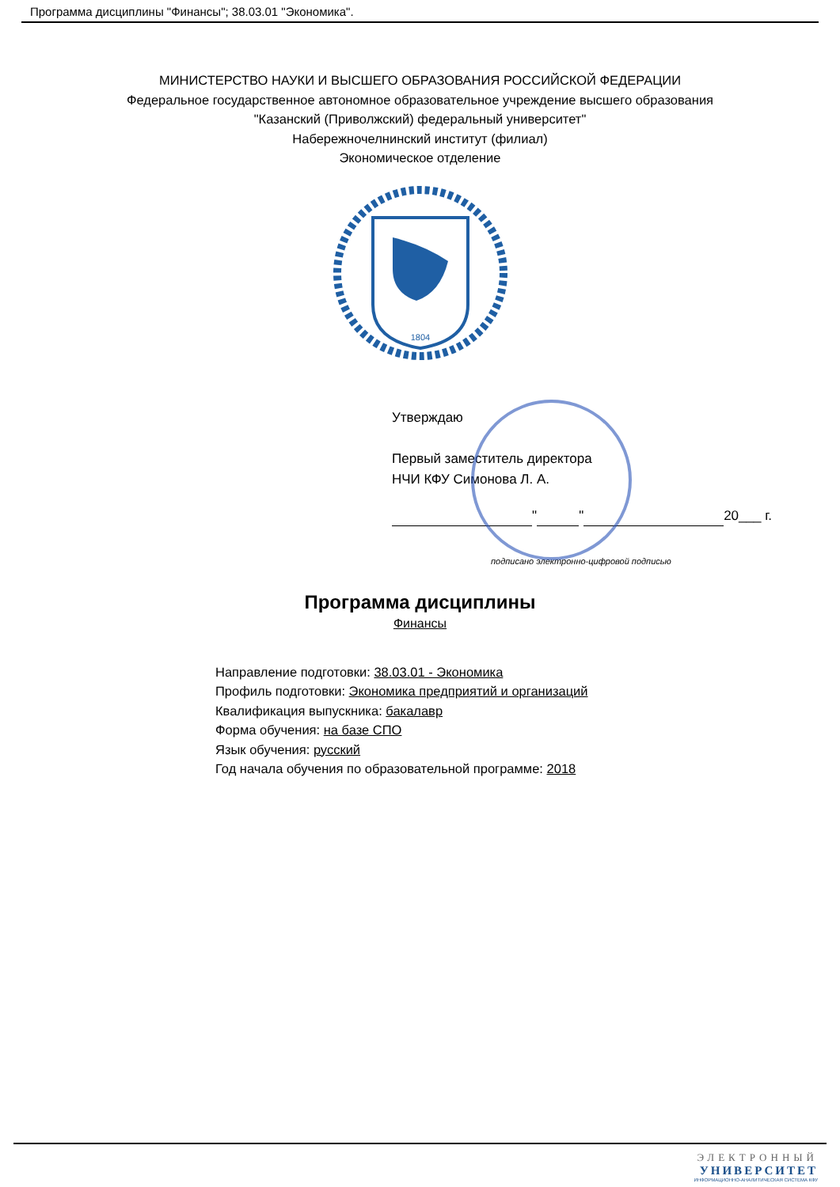Программа дисциплины "Финансы"; 38.03.01 "Экономика".
МИНИСТЕРСТВО НАУКИ И ВЫСШЕГО ОБРАЗОВАНИЯ РОССИЙСКОЙ ФЕДЕРАЦИИ
Федеральное государственное автономное образовательное учреждение высшего образования
"Казанский (Приволжский) федеральный университет"
Набережночелнинский институт (филиал)
Экономическое отделение
1804
Утверждаю
Первый заместитель директора
НЧИ КФУ Симонова Л. А.
" " 20___ г.
подписано электронно-цифровой подписью
Программа дисциплины
Финансы
Направление подготовки: 38.03.01 - Экономика
Профиль подготовки: Экономика предприятий и организаций
Квалификация выпускника: бакалавр
Форма обучения: на базе СПО
Язык обучения: русский
Год начала обучения по образовательной программе: 2018
ЭЛЕКТРОННЫЙ
УНИВЕРСИТЕТ
ИНФОРМАЦИОННО-АНАЛИТИЧЕСКАЯ СИСТЕМА КФУ